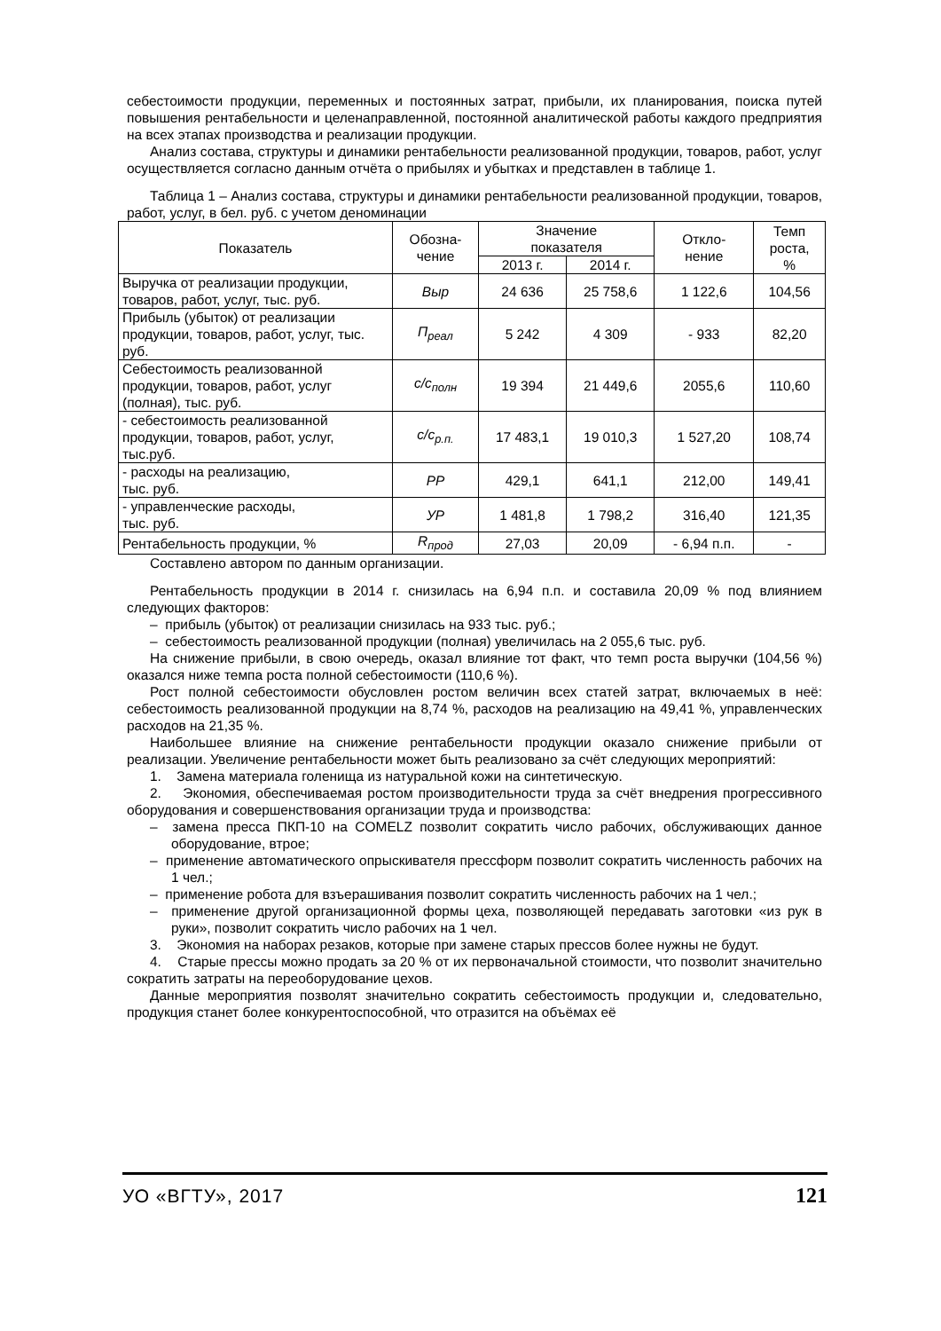себестоимости продукции, переменных и постоянных затрат, прибыли, их планирования, поиска путей повышения рентабельности и целенаправленной, постоянной аналитической работы каждого предприятия на всех этапах производства и реализации продукции.
Анализ состава, структуры и динамики рентабельности реализованной продукции, товаров, работ, услуг осуществляется согласно данным отчёта о прибылях и убытках и представлен в таблице 1.
Таблица 1 – Анализ состава, структуры и динамики рентабельности реализованной продукции, товаров, работ, услуг, в бел. руб. с учетом деноминации
| Показатель | Обозна- чение | Значение показателя | | Откло- нение | Темп роста, % |
| --- | --- | --- | --- | --- | --- |
| | | 2013 г. | 2014 г. | | |
| Выручка от реализации продукции, товаров, работ, услуг, тыс. руб. | Выр | 24 636 | 25 758,6 | 1 122,6 | 104,56 |
| Прибыль (убыток) от реализации продукции, товаров, работ, услуг, тыс. руб. | П<sub>реал</sub> | 5 242 | 4 309 | - 933 | 82,20 |
| Себестоимость реализованной продукции, товаров, работ, услуг (полная), тыс. руб. | с/с<sub>полн</sub> | 19 394 | 21 449,6 | 2055,6 | 110,60 |
| - себестоимость реализованной продукции, товаров, работ, услуг, тыс.руб. | с/с<sub>р.п.</sub> | 17 483,1 | 19 010,3 | 1 527,20 | 108,74 |
| - расходы на реализацию, тыс. руб. | РР | 429,1 | 641,1 | 212,00 | 149,41 |
| - управленческие расходы, тыс. руб. | УР | 1 481,8 | 1 798,2 | 316,40 | 121,35 |
| Рентабельность продукции, % | R<sub>прод</sub> | 27,03 | 20,09 | - 6,94 п.п. | - |
Составлено автором по данным организации.
Рентабельность продукции в 2014 г. снизилась на 6,94 п.п. и составила 20,09 % под влиянием следующих факторов:
– прибыль (убыток) от реализации снизилась на 933 тыс. руб.;
– себестоимость реализованной продукции (полная) увеличилась на 2 055,6 тыс. руб.
На снижение прибыли, в свою очередь, оказал влияние тот факт, что темп роста выручки (104,56 %) оказался ниже темпа роста полной себестоимости (110,6 %).
Рост полной себестоимости обусловлен ростом величин всех статей затрат, включаемых в неё: себестоимость реализованной продукции на 8,74 %, расходов на реализацию на 49,41 %, управленческих расходов на 21,35 %.
Наибольшее влияние на снижение рентабельности продукции оказало снижение прибыли от реализации. Увеличение рентабельности может быть реализовано за счёт следующих мероприятий:
1. Замена материала голенища из натуральной кожи на синтетическую.
2. Экономия, обеспечиваемая ростом производительности труда за счёт внедрения прогрессивного оборудования и совершенствования организации труда и производства:
– замена пресса ПКП-10 на COMELZ позволит сократить число рабочих, обслуживающих данное оборудование, втрое;
– применение автоматического опрыскивателя прессформ позволит сократить численность рабочих на 1 чел.;
– применение робота для взъерашивания позволит сократить численность рабочих на 1 чел.;
– применение другой организационной формы цеха, позволяющей передавать заготовки «из рук в руки», позволит сократить число рабочих на 1 чел.
3. Экономия на наборах резаков, которые при замене старых прессов более нужны не будут.
4. Старые прессы можно продать за 20 % от их первоначальной стоимости, что позволит значительно сократить затраты на переоборудование цехов.
Данные мероприятия позволят значительно сократить себестоимость продукции и, следовательно, продукция станет более конкурентоспособной, что отразится на объёмах её
УО «ВГТУ», 2017 121